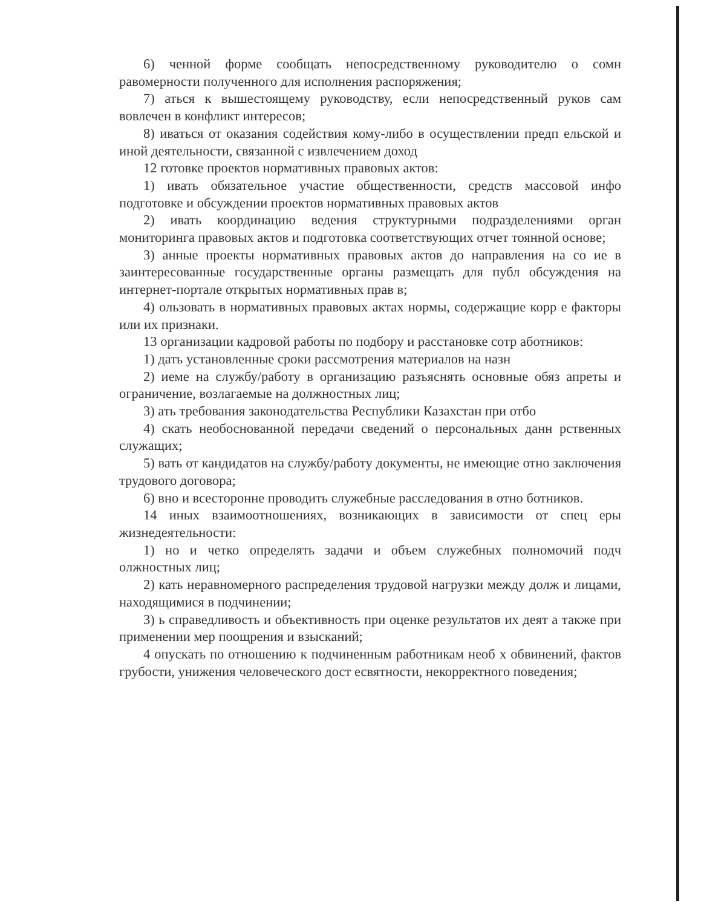6) ченной форме сообщать непосредственному руководителю о сомн равомерности полученного для исполнения распоряжения;
7) аться к вышестоящему руководству, если непосредственный руков сам вовлечен в конфликт интересов;
8) иваться от оказания содействия кому-либо в осуществлении предп ельской и иной деятельности, связанной с извлечением доход
12 готовке проектов нормативных правовых актов:
1) ивать обязательное участие общественности, средств массовой инфо подготовке и обсуждении проектов нормативных правовых актов
2) ивать координацию ведения структурными подразделениями орган мониторинга правовых актов и подготовка соответствующих отчет тоянной основе;
3) анные проекты нормативных правовых актов до направления на со ие в заинтересованные государственные органы размещать для публ обсуждения на интернет-портале открытых нормативных прав в;
4) ользовать в нормативных правовых актах нормы, содержащие корр е факторы или их признаки.
13 организации кадровой работы по подбору и расстановке сотр аботников:
1) дать установленные сроки рассмотрения материалов на назн
2) иеме на службу/работу в организацию разъяснять основные обяз апреты и ограничение, возлагаемые на должностных лиц;
3) ать требования законодательства Республики Казахстан при отбо
4) скать необоснованной передачи сведений о персональных данн рственных служащих;
5) вать от кандидатов на службу/работу документы, не имеющие отно заключения трудового договора;
6) вно и всесторонне проводить служебные расследования в отно ботников.
14 иных взаимоотношениях, возникающих в зависимости от спец еры жизнедеятельности:
1) но и четко определять задачи и объем служебных полномочий подч олжностных лиц;
2) кать неравномерного распределения трудовой нагрузки между долж и лицами, находящимися в подчинении;
3) ь справедливость и объективность при оценке результатов их деят а также при применении мер поощрения и взысканий;
4 опускать по отношению к подчиненным работникам необ х обвинений, фактов грубости, унижения человеческого дост есвятности, некорректного поведения;